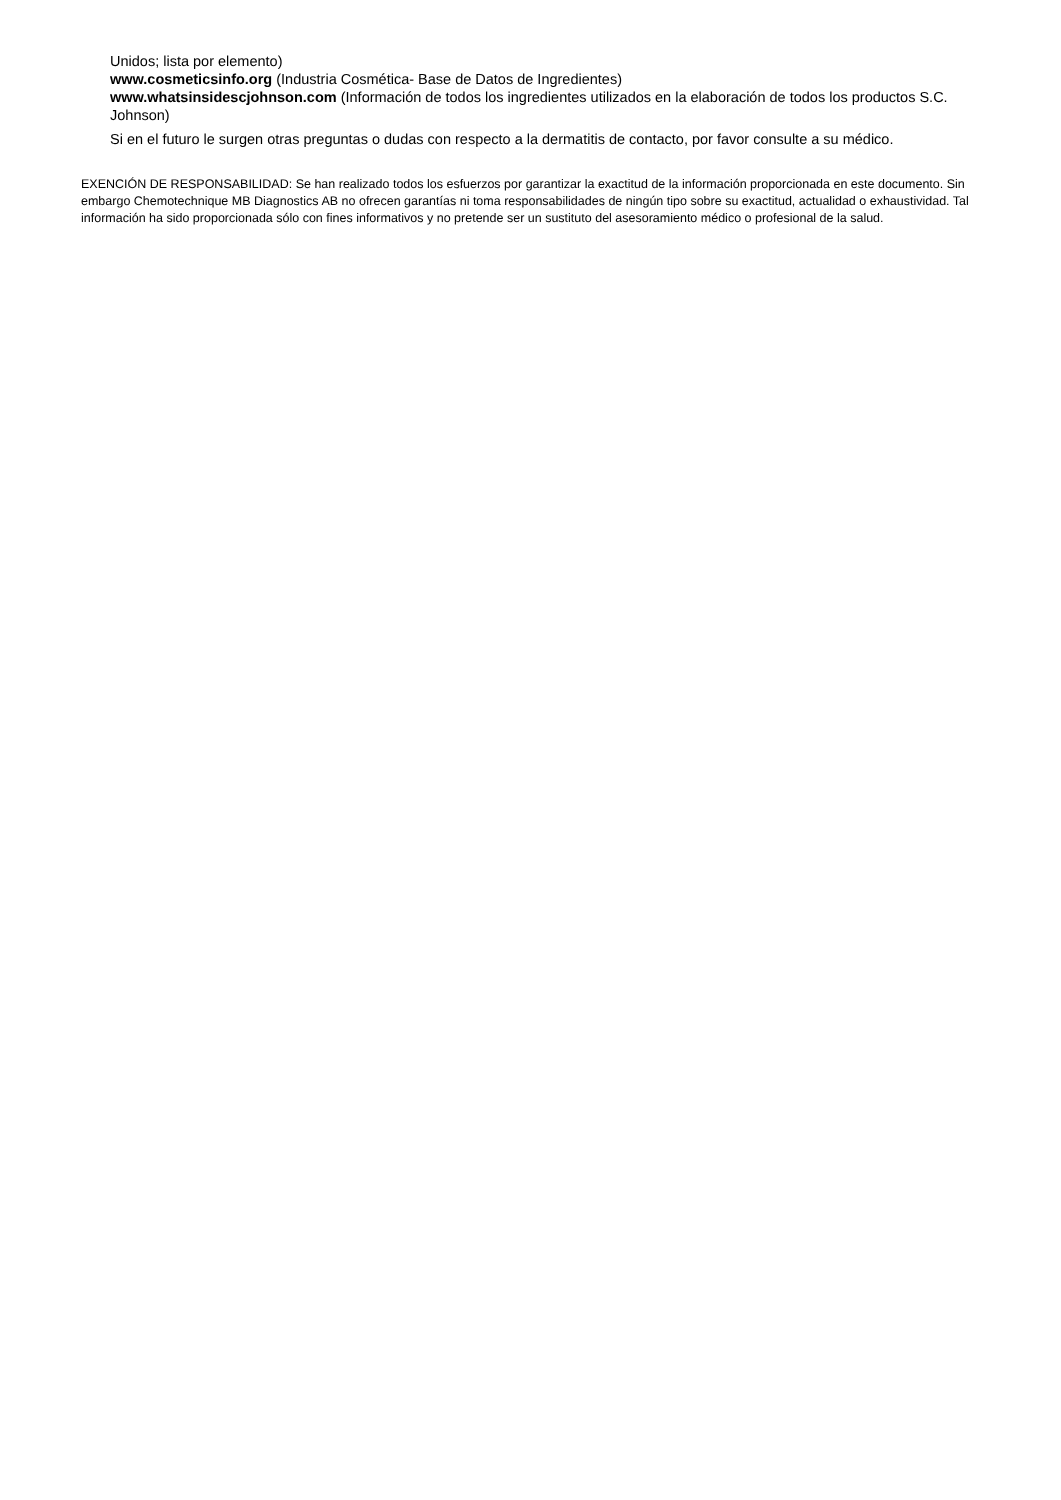Unidos; lista por elemento)
www.cosmeticsinfo.org (Industria Cosmética- Base de Datos de Ingredientes)
www.whatsinsidescjohnson.com (Información de todos los ingredientes utilizados en la elaboración de todos los productos S.C. Johnson)
Si en el futuro le surgen otras preguntas o dudas con respecto a la dermatitis de contacto, por favor consulte a su médico.
EXENCIÓN DE RESPONSABILIDAD: Se han realizado todos los esfuerzos por garantizar la exactitud de la información proporcionada en este documento. Sin embargo Chemotechnique MB Diagnostics AB no ofrecen garantías ni toma responsabilidades de ningún tipo sobre su exactitud, actualidad o exhaustividad. Tal información ha sido proporcionada sólo con fines informativos y no pretende ser un sustituto del asesoramiento médico o profesional de la salud.